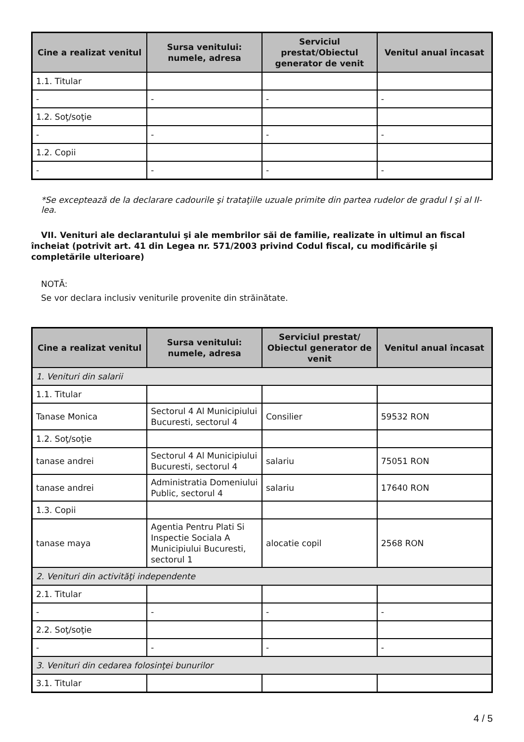| Cine a realizat venitul | Sursa venitului: numele, adresa | Serviciul prestat/Obiectul generator de venit | Venitul anual încasat |
| --- | --- | --- | --- |
| 1.1. Titular | | | |
| - | - | - | - |
| 1.2. Soţ/soţie | | | |
| - | - | - | - |
| 1.2. Copii | | | |
| - | - | - | - |
*Se exceptează de la declarare cadourile şi trataţiile uzuale primite din partea rudelor de gradul I şi al II-lea.
VII. Venituri ale declarantului şi ale membrilor săi de familie, realizate în ultimul an fiscal încheiat (potrivit art. 41 din Legea nr. 571/2003 privind Codul fiscal, cu modificările şi completările ulterioare)
NOTĂ:
Se vor declara inclusiv veniturile provenite din străinătate.
| Cine a realizat venitul | Sursa venitului: numele, adresa | Serviciul prestat/ Obiectul generator de venit | Venitul anual încasat |
| --- | --- | --- | --- |
| 1. Venituri din salarii | | | |
| 1.1. Titular | | | |
| Tanase Monica | Sectorul 4 Al Municipiului Bucuresti, sectorul 4 | Consilier | 59532 RON |
| 1.2. Soţ/soţie | | | |
| tanase andrei | Sectorul 4 Al Municipiului Bucuresti, sectorul 4 | salariu | 75051 RON |
| tanase andrei | Administratia Domeniului Public, sectorul 4 | salariu | 17640 RON |
| 1.3. Copii | | | |
| tanase maya | Agentia Pentru Plati Si Inspectie Sociala A Municipiului Bucuresti, sectorul 1 | alocatie copil | 2568 RON |
| 2. Venituri din activităţi independente | | | |
| 2.1. Titular | | | |
| - | - | - | - |
| 2.2. Soţ/soţie | | | |
| - | - | - | - |
| 3. Venituri din cedarea folosinţei bunurilor | | | |
| 3.1. Titular | | | |
4 / 5